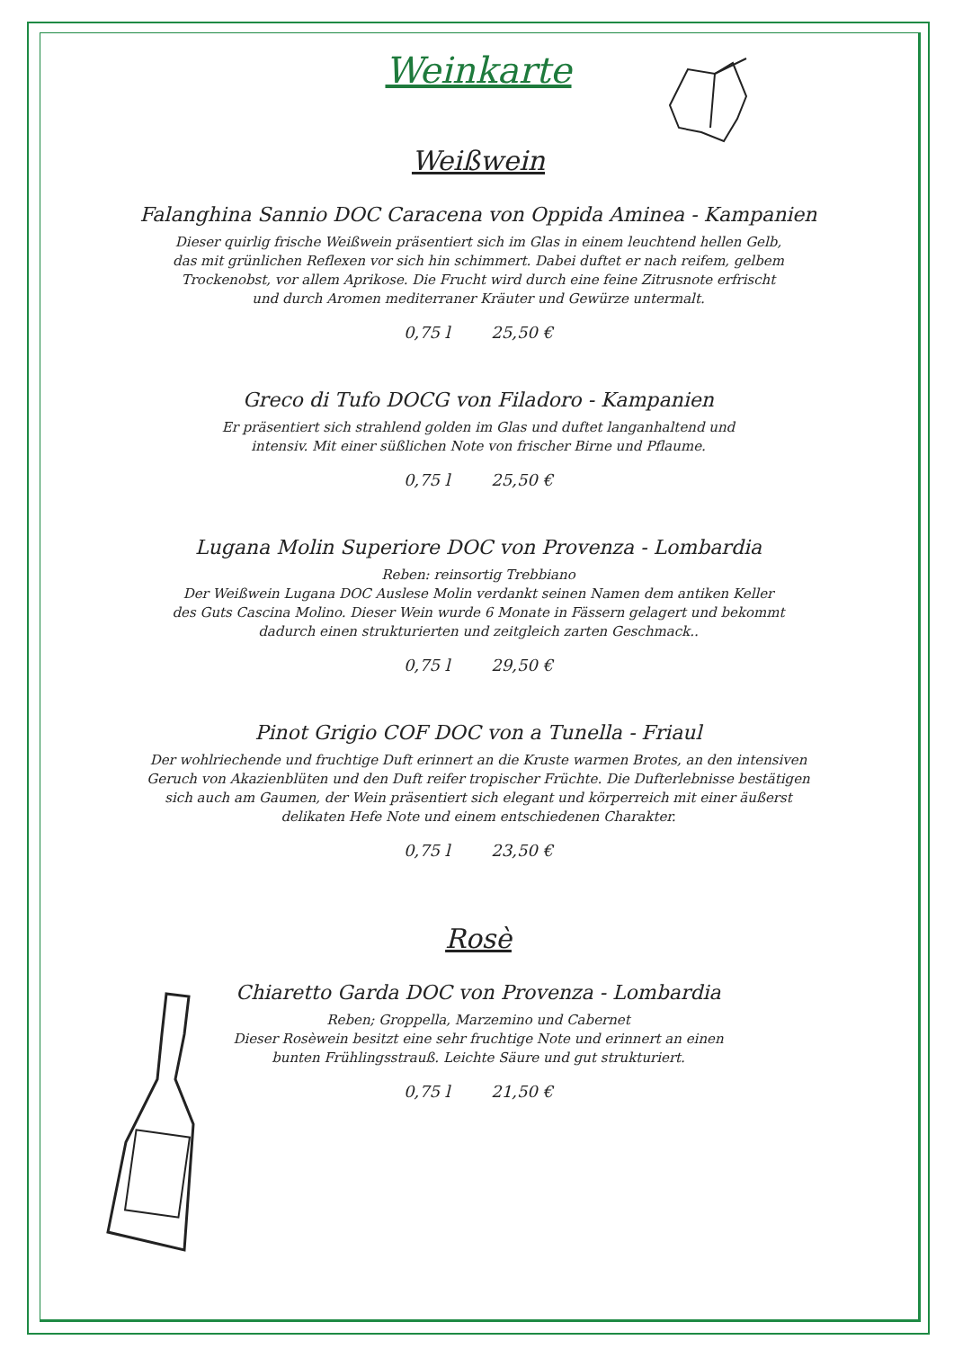Weinkarte
Weißwein
Falanghina Sannio DOC Caracena von Oppida Aminea - Kampanien
Dieser quirlig frische Weißwein präsentiert sich im Glas in einem leuchtend hellen Gelb,
das mit grünlichen Reflexen vor sich hin schimmert. Dabei duftet er nach reifem, gelbem
Trockenobst, vor allem Aprikose. Die Frucht wird durch eine feine Zitrusnote erfrischt
und durch Aromen mediterraner Kräuter und Gewürze untermalt.
0,75 l 25,50 €
Greco di Tufo DOCG von Filadoro - Kampanien
Er präsentiert sich strahlend golden im Glas und duftet langanhaltend und
intensiv. Mit einer süßlichen Note von frischer Birne und Pflaume.
0,75 l 25,50 €
Lugana Molin Superiore DOC von Provenza - Lombardia
Reben: reinsortig Trebbiano
Der Weißwein Lugana DOC Auslese Molin verdankt seinen Namen dem antiken Keller
des Guts Cascina Molino. Dieser Wein wurde 6 Monate in Fässern gelagert und bekommt
dadurch einen strukturierten und zeitgleich zarten Geschmack..
0,75 l 29,50 €
Pinot Grigio COF DOC von a Tunella - Friaul
Der wohlriechende und fruchtige Duft erinnert an die Kruste warmen Brotes, an den intensiven
Geruch von Akazienblüten und den Duft reifer tropischer Früchte. Die Dufterlebnisse bestätigen
sich auch am Gaumen, der Wein präsentiert sich elegant und körperreich mit einer äußerst
delikaten Hefe Note und einem entschiedenen Charakter.
0,75 l 23,50 €
Rosè
Chiaretto Garda DOC von Provenza - Lombardia
Reben; Groppella, Marzemino und Cabernet
Dieser Rosèwein besitzt eine sehr fruchtige Note und erinnert an einen
bunten Frühlingsstrauß. Leichte Säure und gut strukturiert.
0,75 l 21,50 €